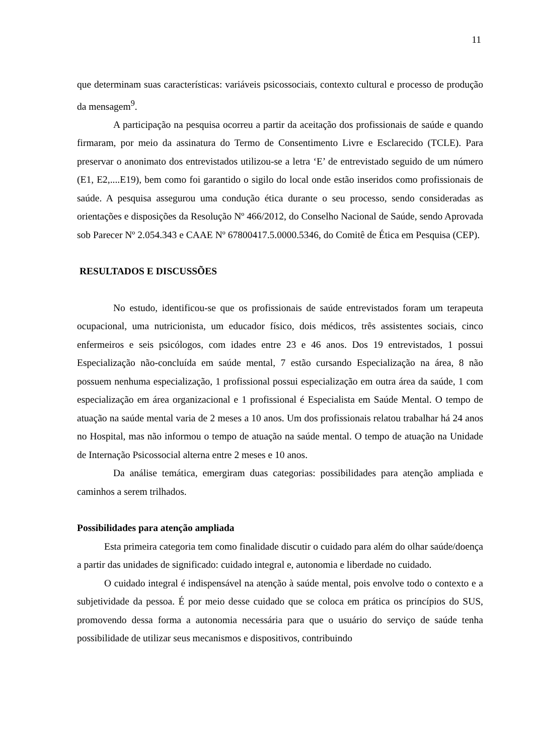11
que determinam suas características: variáveis psicossociais, contexto cultural e processo de produção da mensagem<sup>9</sup>.
A participação na pesquisa ocorreu a partir da aceitação dos profissionais de saúde e quando firmaram, por meio da assinatura do Termo de Consentimento Livre e Esclarecido (TCLE). Para preservar o anonimato dos entrevistados utilizou-se a letra ‘E’ de entrevistado seguido de um número (E1, E2,....E19), bem como foi garantido o sigilo do local onde estão inseridos como profissionais de saúde. A pesquisa assegurou uma condução ética durante o seu processo, sendo consideradas as orientações e disposições da Resolução Nº 466/2012, do Conselho Nacional de Saúde, sendo Aprovada sob Parecer Nº 2.054.343 e CAAE Nº 67800417.5.0000.5346, do Comitê de Ética em Pesquisa (CEP).
RESULTADOS E DISCUSSÕES
No estudo, identificou-se que os profissionais de saúde entrevistados foram um terapeuta ocupacional, uma nutricionista, um educador físico, dois médicos, três assistentes sociais, cinco enfermeiros e seis psicólogos, com idades entre 23 e 46 anos. Dos 19 entrevistados, 1 possui Especialização não-concluída em saúde mental, 7 estão cursando Especialização na área, 8 não possuem nenhuma especialização, 1 profissional possui especialização em outra área da saúde, 1 com especialização em área organizacional e 1 profissional é Especialista em Saúde Mental. O tempo de atuação na saúde mental varia de 2 meses a 10 anos. Um dos profissionais relatou trabalhar há 24 anos no Hospital, mas não informou o tempo de atuação na saúde mental. O tempo de atuação na Unidade de Internação Psicossocial alterna entre 2 meses e 10 anos.
Da análise temática, emergiram duas categorias: possibilidades para atenção ampliada e caminhos a serem trilhados.
Possibilidades para atenção ampliada
Esta primeira categoria tem como finalidade discutir o cuidado para além do olhar saúde/doença a partir das unidades de significado: cuidado integral e, autonomia e liberdade no cuidado.
O cuidado integral é indispensável na atenção à saúde mental, pois envolve todo o contexto e a subjetividade da pessoa. É por meio desse cuidado que se coloca em prática os princípios do SUS, promovendo dessa forma a autonomia necessária para que o usuário do serviço de saúde tenha possibilidade de utilizar seus mecanismos e dispositivos, contribuindo